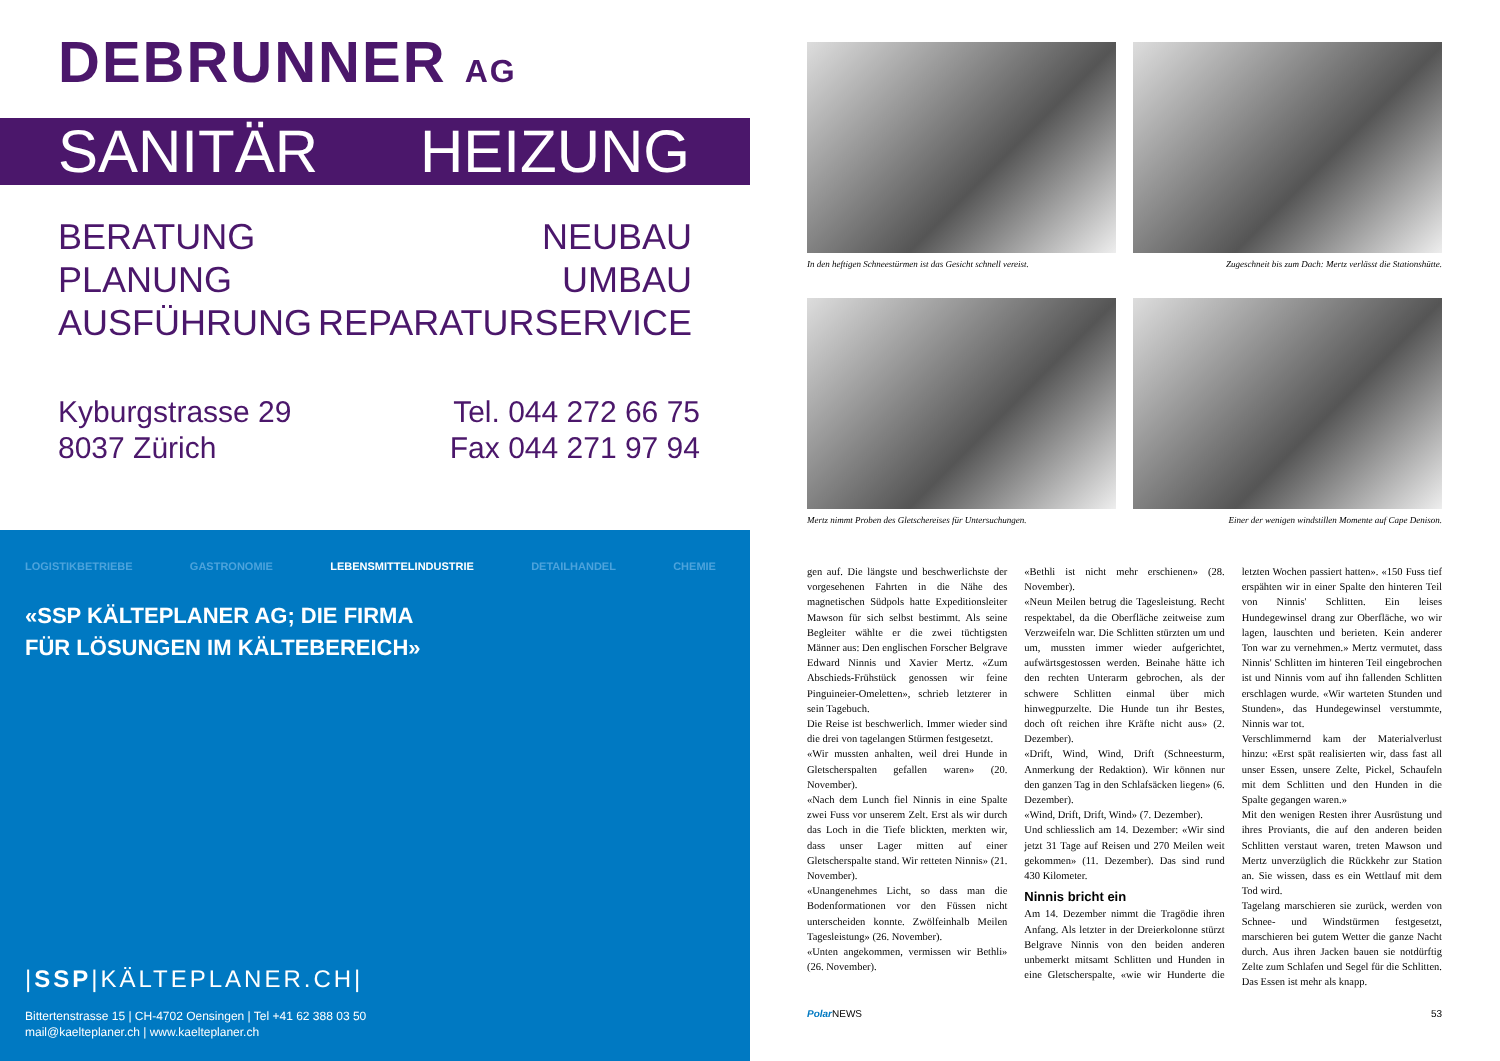DEBRUNNER AG
SANITÄR HEIZUNG
BERATUNG
PLANUNG
AUSFÜHRUNG
NEUBAU
UMBAU
REPARATURSERVICE
Kyburgstrasse 29
8037 Zürich
Tel. 044 272 66 75
Fax 044 271 97 94
LOGISTIKBETRIEBE GASTRONOMIE LEBENSMITTELINDUSTRIE DETAILHANDEL CHEMIE
«SSP KÄLTEPLANER AG; DIE FIRMA
FÜR LÖSUNGEN IM KÄLTEBEREICH»
|SSP|KÄLTEPLANER.CH|
Bittertenstrasse 15 | CH-4702 Oensingen | Tel +41 62 388 03 50
mail@kaelteplaner.ch | www.kaelteplaner.ch
In den heftigen Schneestürmen ist das Gesicht schnell vereist.
Zugeschneit bis zum Dach: Mertz verlässt die Stationshütte.
Mertz nimmt Proben des Gletschereises für Untersuchungen.
Einer der wenigen windstillen Momente auf Cape Denison.
gen auf. Die längste und beschwerlichste der vorgesehenen Fahrten in die Nähe des magnetischen Südpols hatte Expeditionsleiter Mawson für sich selbst bestimmt. Als seine Begleiter wählte er die zwei tüchtigsten Männer aus: Den englischen Forscher Belgrave Edward Ninnis und Xavier Mertz. «Zum Abschieds-Frühstück genossen wir feine Pinguineier-Omeletten», schrieb letzterer in sein Tagebuch.
Die Reise ist beschwerlich. Immer wieder sind die drei von tagelangen Stürmen festgesetzt.
«Wir mussten anhalten, weil drei Hunde in Gletscherspalten gefallen waren» (20. November).
«Nach dem Lunch fiel Ninnis in eine Spalte zwei Fuss vor unserem Zelt. Erst als wir durch das Loch in die Tiefe blickten, merkten wir, dass unser Lager mitten auf einer Gletscherspalte stand. Wir retteten Ninnis» (21. November).
«Unangenehmes Licht, so dass man die Bodenformationen vor den Füssen nicht unterscheiden konnte. Zwölfeinhalb Meilen Tagesleistung» (26. November).
«Unten angekommen, vermissen wir Bethli» (26. November).
«Bethli ist nicht mehr erschienen» (28. November).
«Neun Meilen betrug die Tagesleistung. Recht respektabel, da die Oberfläche zeitweise zum Verzweifeln war. Die Schlitten stürzten um und um, mussten immer wieder aufgerichtet, aufwärtsgestossen werden. Beinahe hätte ich den rechten Unterarm gebrochen, als der schwere Schlitten einmal über mich hinwegpurzelte. Die Hunde tun ihr Bestes, doch oft reichen ihre Kräfte nicht aus» (2. Dezember).
«Drift, Wind, Wind, Drift (Schneesturm, Anmerkung der Redaktion). Wir können nur den ganzen Tag in den Schlafsäcken liegen» (6. Dezember).
«Wind, Drift, Drift, Wind» (7. Dezember).
Und schliesslich am 14. Dezember: «Wir sind jetzt 31 Tage auf Reisen und 270 Meilen weit gekommen» (11. Dezember). Das sind rund 430 Kilometer.
Ninnis bricht ein
Am 14. Dezember nimmt die Tragödie ihren Anfang. Als letzter in der Dreierkolonne stürzt Belgrave Ninnis von den beiden anderen unbemerkt mitsamt Schlitten und Hunden in eine Gletscherspalte, «wie wir Hunderte die letzten Wochen passiert hatten». «150 Fuss tief erspähten wir in einer Spalte den hinteren Teil von Ninnis' Schlitten. Ein leises Hundegewinsel drang zur Oberfläche, wo wir lagen, lauschten und berieten. Kein anderer Ton war zu vernehmen.» Mertz vermutet, dass Ninnis' Schlitten im hinteren Teil eingebrochen ist und Ninnis vom auf ihn fallenden Schlitten erschlagen wurde. «Wir warteten Stunden und Stunden», das Hundegewinsel verstummte, Ninnis war tot.
Verschlimmernd kam der Materialverlust hinzu: «Erst spät realisierten wir, dass fast all unser Essen, unsere Zelte, Pickel, Schaufeln mit dem Schlitten und den Hunden in die Spalte gegangen waren.»
Mit den wenigen Resten ihrer Ausrüstung und ihres Proviants, die auf den anderen beiden Schlitten verstaut waren, treten Mawson und Mertz unverzüglich die Rückkehr zur Station an. Sie wissen, dass es ein Wettlauf mit dem Tod wird.
Tagelang marschieren sie zurück, werden von Schnee- und Windstürmen festgesetzt, marschieren bei gutem Wetter die ganze Nacht durch. Aus ihren Jacken bauen sie notdürftig Zelte zum Schlafen und Segel für die Schlitten. Das Essen ist mehr als knapp.
Polar NEWS 53